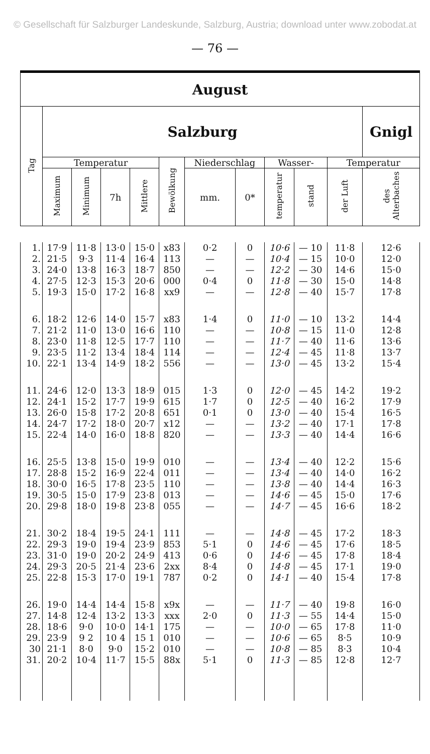© Gesellschaft für Salzburger Landeskunde, Salzburg, Austria; download unter www.zobodat.at
— 76 —
| August | | | | | | | | | | | |
| --- | --- | --- | --- | --- | --- | --- | --- | --- | --- | --- | --- |
| Tag | Salzburg | | | | | | | | | | Gnigl |
| | Temperatur | | | | Bewölkung | Niederschlag | | Wasser- | | Temperatur | |
| | Maximum | Minimum | 7h | Mittlere | | mm. | 0* | temperatur | stand | der Luft | des Alterbaches |
| 1. | 17·9 | 11·8 | 13·0 | 15·0 | x83 | 0·2 | 0 | 10·6 | — 10 | 11·8 | 12·6 |
| 2. | 21·5 | 9·3 | 11·4 | 16·4 | 113 | — | — | 10·4 | — 15 | 10·0 | 12·0 |
| 3. | 24·0 | 13·8 | 16·3 | 18·7 | 850 | — | — | 12·2 | — 30 | 14·6 | 15·0 |
| 4. | 27·5 | 12·3 | 15·3 | 20·6 | 000 | 0·4 | 0 | 11·8 | — 30 | 15·0 | 14·8 |
| 5. | 19·3 | 15·0 | 17·2 | 16·8 | xx9 | — | — | 12·8 | — 40 | 15·7 | 17·8 |
| 6. | 18·2 | 12·6 | 14·0 | 15·7 | x83 | 1·4 | 0 | 11·0 | — 10 | 13·2 | 14·4 |
| 7. | 21·2 | 11·0 | 13·0 | 16·6 | 110 | — | — | 10·8 | — 15 | 11·0 | 12·8 |
| 8. | 23·0 | 11·8 | 12·5 | 17·7 | 110 | — | — | 11·7 | — 40 | 11·6 | 13·6 |
| 9. | 23·5 | 11·2 | 13·4 | 18·4 | 114 | — | — | 12·4 | — 45 | 11·8 | 13·7 |
| 10. | 22·1 | 13·4 | 14·9 | 18·2 | 556 | — | — | 13·0 | — 45 | 13·2 | 15·4 |
| 11. | 24·6 | 12·0 | 13·3 | 18·9 | 015 | 1·3 | 0 | 12·0 | — 45 | 14·2 | 19·2 |
| 12. | 24·1 | 15·2 | 17·7 | 19·9 | 615 | 1·7 | 0 | 12·5 | — 40 | 16·2 | 17·9 |
| 13. | 26·0 | 15·8 | 17·2 | 20·8 | 651 | 0·1 | 0 | 13·0 | — 40 | 15·4 | 16·5 |
| 14. | 24·7 | 17·2 | 18·0 | 20·7 | x12 | — | — | 13·2 | — 40 | 17·1 | 17·8 |
| 15. | 22·4 | 14·0 | 16·0 | 18·8 | 820 | — | — | 13·3 | — 40 | 14·4 | 16·6 |
| 16. | 25·5 | 13·8 | 15·0 | 19·9 | 010 | — | — | 13·4 | — 40 | 12·2 | 15·6 |
| 17. | 28·8 | 15·2 | 16·9 | 22·4 | 011 | — | — | 13·4 | — 40 | 14·0 | 16·2 |
| 18. | 30·0 | 16·5 | 17·8 | 23·5 | 110 | — | — | 13·8 | — 40 | 14·4 | 16·3 |
| 19. | 30·5 | 15·0 | 17·9 | 23·8 | 013 | — | — | 14·6 | — 45 | 15·0 | 17·6 |
| 20. | 29·8 | 18·0 | 19·8 | 23·8 | 055 | — | — | 14·7 | — 45 | 16·6 | 18·2 |
| 21. | 30·2 | 18·4 | 19·5 | 24·1 | 111 | — | — | 14·8 | — 45 | 17·2 | 18·3 |
| 22. | 29·3 | 19·0 | 19·4 | 23·9 | 853 | 5·1 | 0 | 14·6 | — 45 | 17·6 | 18·5 |
| 23. | 31·0 | 19·0 | 20·2 | 24·9 | 413 | 0·6 | 0 | 14·6 | — 45 | 17·8 | 18·4 |
| 24. | 29·3 | 20·5 | 21·4 | 23·6 | 2xx | 8·4 | 0 | 14·8 | — 45 | 17·1 | 19·0 |
| 25. | 22·8 | 15·3 | 17·0 | 19·1 | 787 | 0·2 | 0 | 14·1 | — 40 | 15·4 | 17·8 |
| 26. | 19·0 | 14·4 | 14·4 | 15·8 | x9x | — | — | 11·7 | — 40 | 19·8 | 16·0 |
| 27. | 14·8 | 12·4 | 13·2 | 13·3 | xxx | 2·0 | 0 | 11·3 | — 55 | 14·4 | 15·0 |
| 28. | 18·6 | 9·0 | 10·0 | 14·1 | 175 | — | — | 10·0 | — 65 | 17·8 | 11·0 |
| 29. | 23·9 | 9 2 | 10 4 | 15 1 | 010 | — | — | 10·6 | — 65 | 8·5 | 10·9 |
| 30 | 21·1 | 8·0 | 9·0 | 15·2 | 010 | — | — | 10·8 | — 85 | 8·3 | 10·4 |
| 31. | 20·2 | 10·4 | 11·7 | 15·5 | 88x | 5·1 | 0 | 11·3 | — 85 | 12·8 | 12·7 |